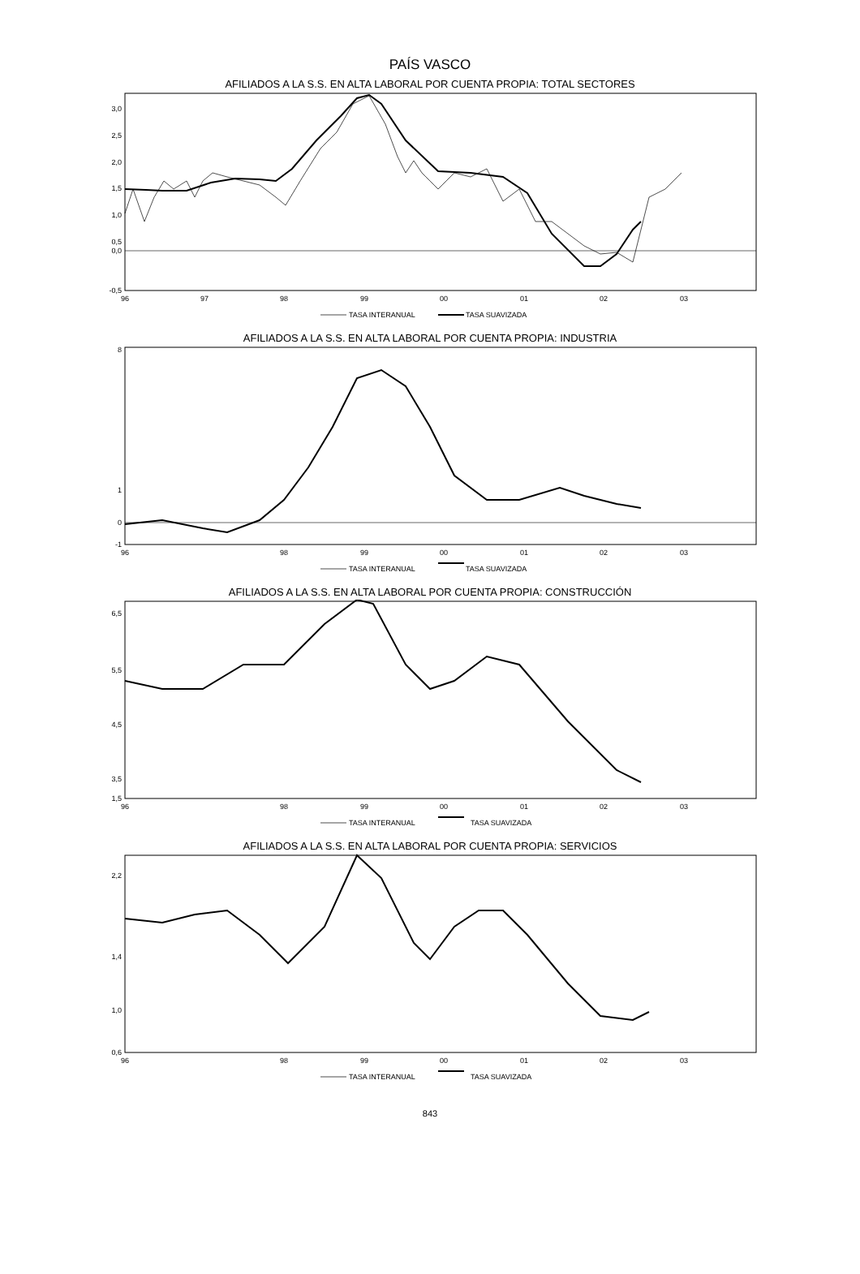PAÍS VASCO
AFILIADOS A LA S.S. EN ALTA LABORAL POR CUENTA PROPIA: TOTAL SECTORES
3,0
2,5
2,0
1,5
1,0
0,5
0,0
-0,5
96
97
98
99
00
01
02
03
TASA INTERANUAL
TASA SUAVIZADA
AFILIADOS A LA S.S. EN ALTA LABORAL POR CUENTA PROPIA: INDUSTRIA
8
1
0
-1
96
98
99
00
01
02
03
TASA INTERANUAL
TASA SUAVIZADA
AFILIADOS A LA S.S. EN ALTA LABORAL POR CUENTA PROPIA: CONSTRUCCIÓN
6,5
5,5
4,5
3,5
1,5
96
98
99
00
01
02
03
TASA INTERANUAL
TASA SUAVIZADA
AFILIADOS A LA S.S. EN ALTA LABORAL POR CUENTA PROPIA: SERVICIOS
2,2
1,4
1,0
0,6
96
98
99
00
01
02
03
TASA INTERANUAL
TASA SUAVIZADA
843